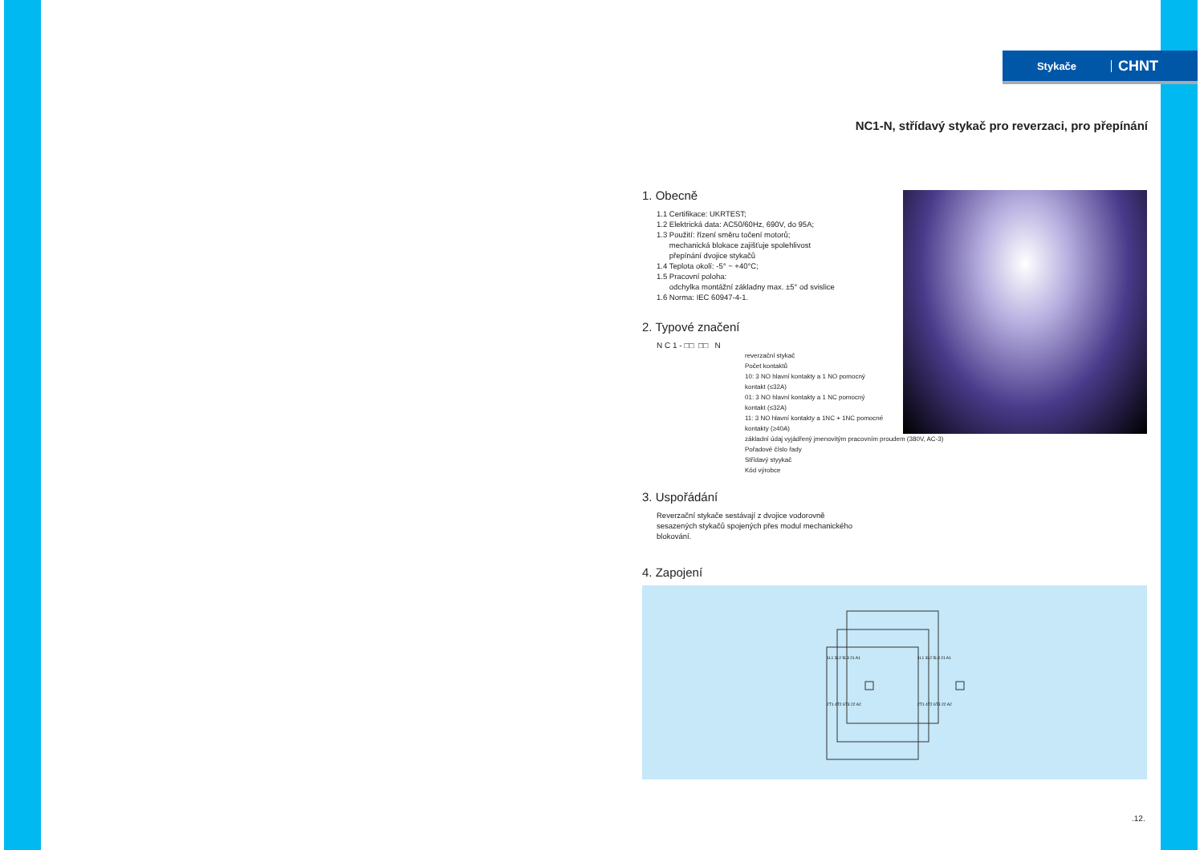Stykače
CHNT
NC1-N, střídavý stykač pro reverzaci, pro přepínání
1. Obecně
1.1 Certifikace: UKRTEST;
1.2 Elektrická data: AC50/60Hz, 690V, do 95A;
1.3 Použití: řízení směru točení motorů;
mechanická blokace zajišťuje spolehlivost
přepínání dvojice stykačů
1.4 Teplota okolí: -5° ~ +40°C;
1.5 Pracovní poloha:
odchylka montážní základny max. ±5° od svislice
1.6 Norma: IEC 60947-4-1.
2. Typové značení
N C 1 - □□ □□ N
reverzační stykač
Počet kontaktů
10: 3 NO hlavní kontakty a 1 NO pomocný
kontakt (≤32A)
01: 3 NO hlavní kontakty a 1 NC pomocný
kontakt (≤32A)
11: 3 NO hlavní kontakty a 1NC + 1NC pomocné
kontakty (≥40A)
základní údaj vyjádřený jmenovitým pracovním proudem (380V, AC-3)
Pořadové číslo řady
Střídavý styykač
Kód výrobce
3. Uspořádání
Reverzační stykače sestávají z dvojice vodorovně
sesazených stykačů spojených přes modul mechanického
blokování.
4. Zapojení
1L1 3L2 5L3 21 A1
1L1 3L2 5L3 21 A1
2T1 4T2 6T3 22 A2
2T1 4T2 6T3 22 A2
.12.